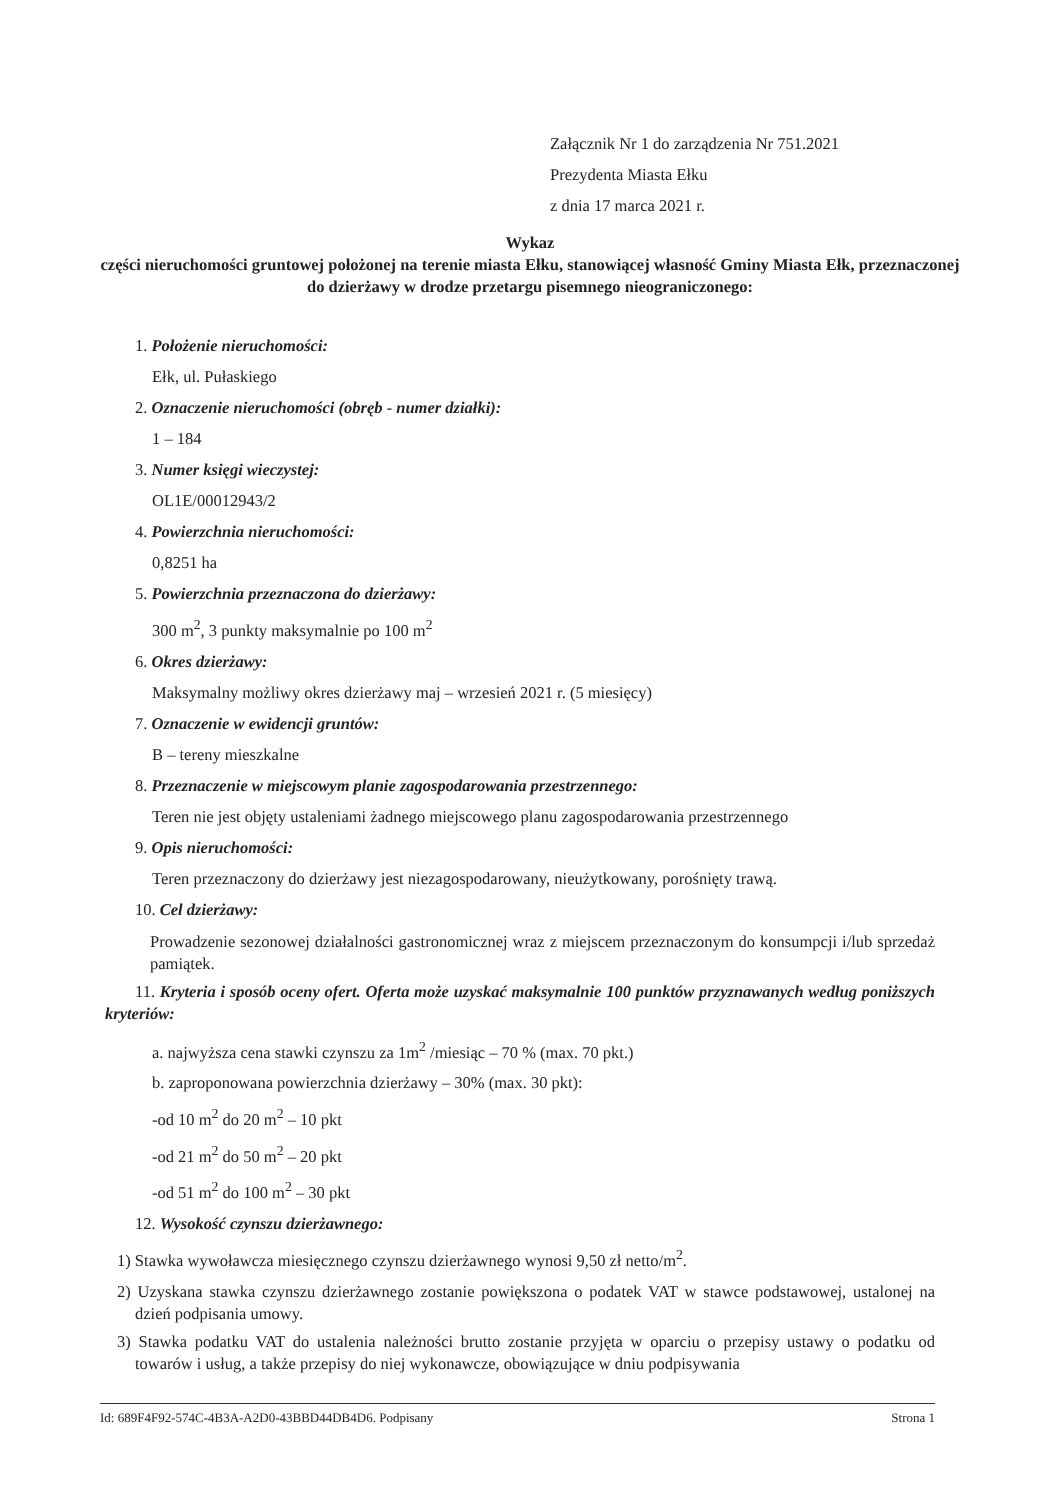Załącznik Nr 1 do zarządzenia Nr 751.2021
Prezydenta Miasta Ełku
z dnia 17 marca 2021 r.
Wykaz
części nieruchomości gruntowej położonej na terenie miasta Ełku, stanowiącej własność Gminy Miasta Ełk, przeznaczonej do dzierżawy w drodze przetargu pisemnego nieograniczonego:
1. Położenie nieruchomości:
Ełk, ul. Pułaskiego
2. Oznaczenie nieruchomości (obręb - numer działki):
1 – 184
3. Numer księgi wieczystej:
OL1E/00012943/2
4. Powierzchnia nieruchomości:
0,8251 ha
5. Powierzchnia przeznaczona do dzierżawy:
300 m<sup>2</sup>, 3 punkty maksymalnie po 100 m<sup>2</sup>
6. Okres dzierżawy:
Maksymalny możliwy okres dzierżawy maj – wrzesień 2021 r. (5 miesięcy)
7. Oznaczenie w ewidencji gruntów:
B – tereny mieszkalne
8. Przeznaczenie w miejscowym planie zagospodarowania przestrzennego:
Teren nie jest objęty ustaleniami żadnego miejscowego planu zagospodarowania przestrzennego
9. Opis nieruchomości:
Teren przeznaczony do dzierżawy jest niezagospodarowany, nieużytkowany, porośnięty trawą.
10. Cel dzierżawy:
Prowadzenie sezonowej działalności gastronomicznej wraz z miejscem przeznaczonym do konsumpcji i/lub sprzedaż pamiątek.
11. Kryteria i sposób oceny ofert. Oferta może uzyskać maksymalnie 100 punktów przyznawanych według poniższych kryteriów:
a. najwyższa cena stawki czynszu za 1m<sup>2</sup> /miesiąc – 70 % (max. 70 pkt.)
b. zaproponowana powierzchnia dzierżawy – 30% (max. 30 pkt):
-od 10 m<sup>2</sup> do 20 m<sup>2</sup> – 10 pkt
-od 21 m<sup>2</sup> do 50 m<sup>2</sup> – 20 pkt
-od 51 m<sup>2</sup> do 100 m<sup>2</sup> – 30 pkt
12. Wysokość czynszu dzierżawnego:
1) Stawka wywoławcza miesięcznego czynszu dzierżawnego wynosi 9,50 zł netto/m<sup>2</sup>.
2) Uzyskana stawka czynszu dzierżawnego zostanie powiększona o podatek VAT w stawce podstawowej, ustalonej na dzień podpisania umowy.
3) Stawka podatku VAT do ustalenia należności brutto zostanie przyjęta w oparciu o przepisy ustawy o podatku od towarów i usług, a także przepisy do niej wykonawcze, obowiązujące w dniu podpisywania
Id: 689F4F92-574C-4B3A-A2D0-43BBD44DB4D6. Podpisany Strona 1